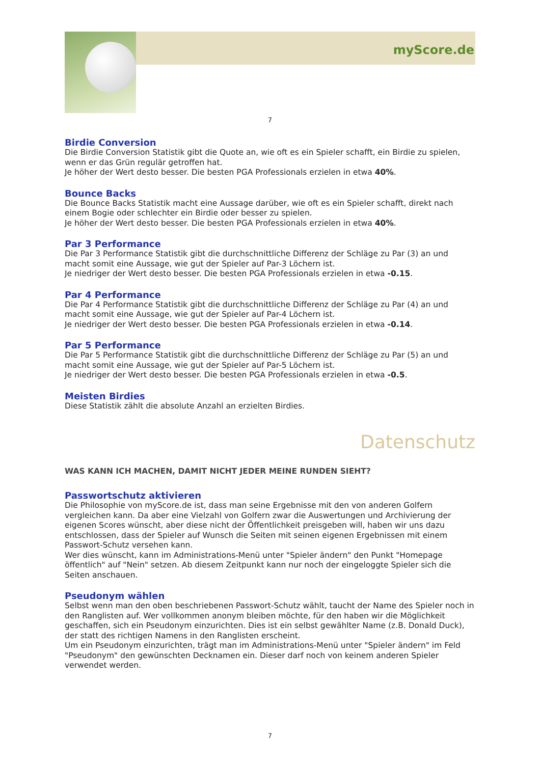myScore.de
7
Birdie Conversion
Die Birdie Conversion Statistik gibt die Quote an, wie oft es ein Spieler schafft, ein Birdie zu spielen, wenn er das Grün regulär getroffen hat.
Je höher der Wert desto besser. Die besten PGA Professionals erzielen in etwa 40%.
Bounce Backs
Die Bounce Backs Statistik macht eine Aussage darüber, wie oft es ein Spieler schafft, direkt nach einem Bogie oder schlechter ein Birdie oder besser zu spielen.
Je höher der Wert desto besser. Die besten PGA Professionals erzielen in etwa 40%.
Par 3 Performance
Die Par 3 Performance Statistik gibt die durchschnittliche Differenz der Schläge zu Par (3) an und macht somit eine Aussage, wie gut der Spieler auf Par-3 Löchern ist.
Je niedriger der Wert desto besser. Die besten PGA Professionals erzielen in etwa -0.15.
Par 4 Performance
Die Par 4 Performance Statistik gibt die durchschnittliche Differenz der Schläge zu Par (4) an und macht somit eine Aussage, wie gut der Spieler auf Par-4 Löchern ist.
Je niedriger der Wert desto besser. Die besten PGA Professionals erzielen in etwa -0.14.
Par 5 Performance
Die Par 5 Performance Statistik gibt die durchschnittliche Differenz der Schläge zu Par (5) an und macht somit eine Aussage, wie gut der Spieler auf Par-5 Löchern ist.
Je niedriger der Wert desto besser. Die besten PGA Professionals erzielen in etwa -0.5.
Meisten Birdies
Diese Statistik zählt die absolute Anzahl an erzielten Birdies.
Datenschutz
WAS KANN ICH MACHEN, DAMIT NICHT JEDER MEINE RUNDEN SIEHT?
Passwortschutz aktivieren
Die Philosophie von myScore.de ist, dass man seine Ergebnisse mit den von anderen Golfern vergleichen kann. Da aber eine Vielzahl von Golfern zwar die Auswertungen und Archivierung der eigenen Scores wünscht, aber diese nicht der Öffentlichkeit preisgeben will, haben wir uns dazu entschlossen, dass der Spieler auf Wunsch die Seiten mit seinen eigenen Ergebnissen mit einem Passwort-Schutz versehen kann.
Wer dies wünscht, kann im Administrations-Menü unter "Spieler ändern" den Punkt "Homepage öffentlich" auf "Nein" setzen. Ab diesem Zeitpunkt kann nur noch der eingeloggte Spieler sich die Seiten anschauen.
Pseudonym wählen
Selbst wenn man den oben beschriebenen Passwort-Schutz wählt, taucht der Name des Spieler noch in den Ranglisten auf. Wer vollkommen anonym bleiben möchte, für den haben wir die Möglichkeit geschaffen, sich ein Pseudonym einzurichten. Dies ist ein selbst gewählter Name (z.B. Donald Duck), der statt des richtigen Namens in den Ranglisten erscheint.
Um ein Pseudonym einzurichten, trägt man im Administrations-Menü unter "Spieler ändern" im Feld "Pseudonym" den gewünschten Decknamen ein. Dieser darf noch von keinem anderen Spieler verwendet werden.
7